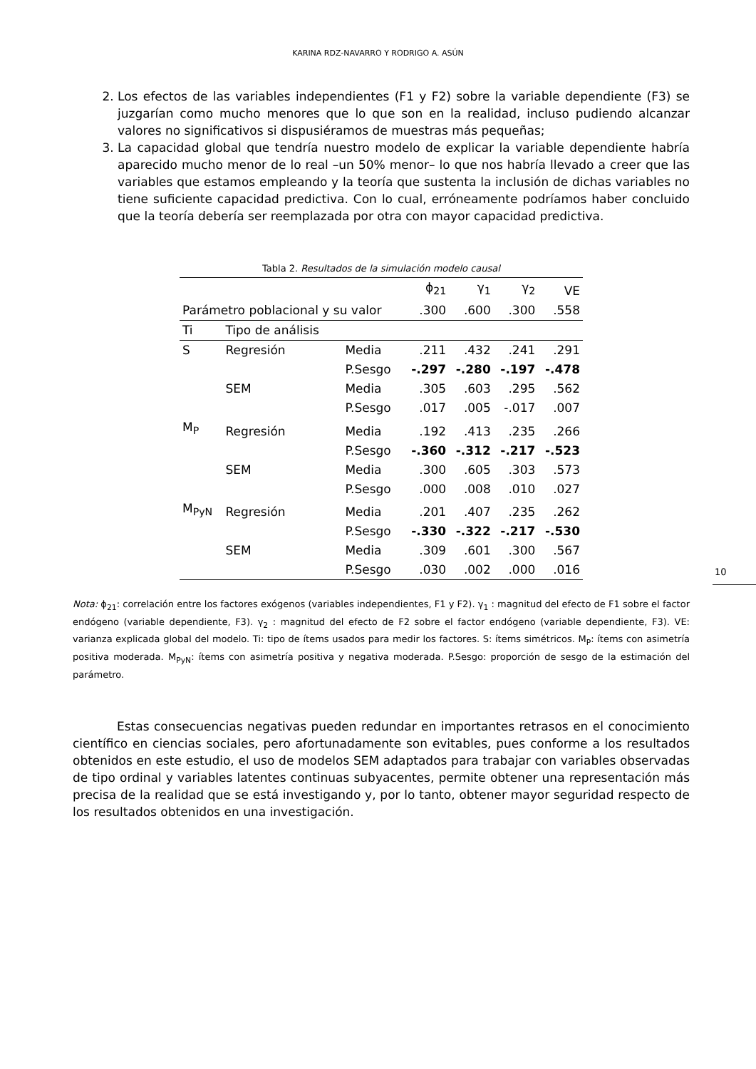KARINA RDZ-NAVARRO Y RODRIGO A. ASÚN
2. Los efectos de las variables independientes (F1 y F2) sobre la variable dependiente (F3) se juzgarían como mucho menores que lo que son en la realidad, incluso pudiendo alcanzar valores no significativos si dispusiéramos de muestras más pequeñas;
3. La capacidad global que tendría nuestro modelo de explicar la variable dependiente habría aparecido mucho menor de lo real –un 50% menor– lo que nos habría llevado a creer que las variables que estamos empleando y la teoría que sustenta la inclusión de dichas variables no tiene suficiente capacidad predictiva. Con lo cual, erróneamente podríamos haber concluido que la teoría debería ser reemplazada por otra con mayor capacidad predictiva.
Tabla 2. Resultados de la simulación modelo causal
| Parámetro poblacional y su valor | | | ϕ<sub>21</sub> | γ<sub>1</sub> | γ<sub>2</sub> | VE |
| --- | --- | --- | --- | --- | --- | --- |
| | | | .300 | .600 | .300 | .558 |
| Ti | Tipo de análisis | | | | | |
| S | Regresión | Media | .211 | .432 | .241 | .291 |
| | | P.Sesgo | -.297 | -.280 | -.197 | -.478 |
| | SEM | Media | .305 | .603 | .295 | .562 |
| | | P.Sesgo | .017 | .005 | -.017 | .007 |
| M<sub>P</sub> | Regresión | Media | .192 | .413 | .235 | .266 |
| | | P.Sesgo | -.360 | -.312 | -.217 | -.523 |
| | SEM | Media | .300 | .605 | .303 | .573 |
| | | P.Sesgo | .000 | .008 | .010 | .027 |
| M<sub>PyN</sub> | Regresión | Media | .201 | .407 | .235 | .262 |
| | | P.Sesgo | -.330 | -.322 | -.217 | -.530 |
| | SEM | Media | .309 | .601 | .300 | .567 |
| | | P.Sesgo | .030 | .002 | .000 | .016 |
Nota: ϕ<sub>21</sub>: correlación entre los factores exógenos (variables independientes, F1 y F2). γ<sub>1</sub> : magnitud del efecto de F1 sobre el factor endógeno (variable dependiente, F3). γ<sub>2</sub> : magnitud del efecto de F2 sobre el factor endógeno (variable dependiente, F3). VE: varianza explicada global del modelo. Ti: tipo de ítems usados para medir los factores. S: ítems simétricos. M<sub>P</sub>: ítems con asimetría positiva moderada. M<sub>PyN</sub>: ítems con asimetría positiva y negativa moderada. P.Sesgo: proporción de sesgo de la estimación del parámetro.
Estas consecuencias negativas pueden redundar en importantes retrasos en el conocimiento científico en ciencias sociales, pero afortunadamente son evitables, pues conforme a los resultados obtenidos en este estudio, el uso de modelos SEM adaptados para trabajar con variables observadas de tipo ordinal y variables latentes continuas subyacentes, permite obtener una representación más precisa de la realidad que se está investigando y, por lo tanto, obtener mayor seguridad respecto de los resultados obtenidos en una investigación.
10